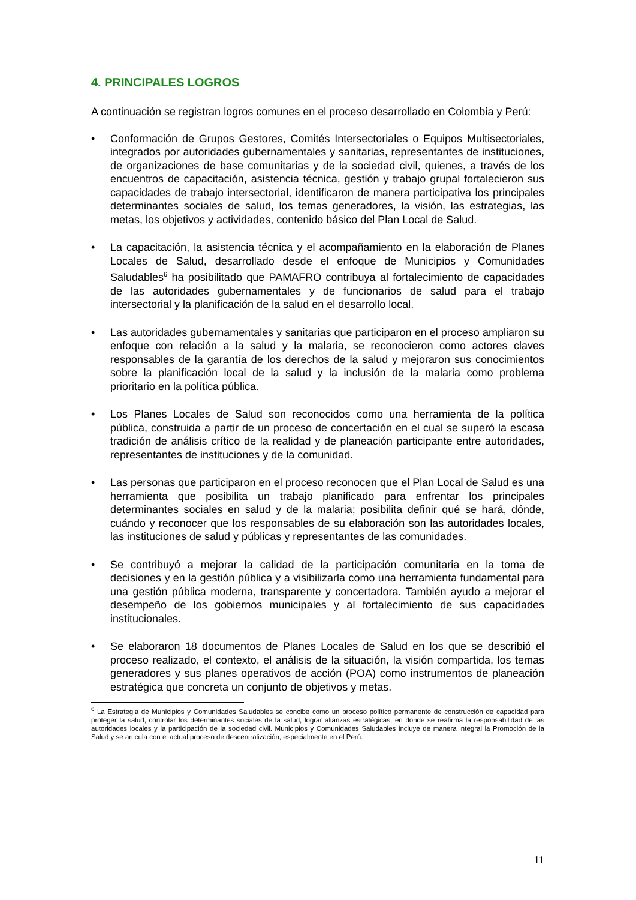4. PRINCIPALES LOGROS
A continuación se registran logros comunes en el proceso desarrollado en Colombia y Perú:
• Conformación de Grupos Gestores, Comités Intersectoriales o Equipos Multisectoriales, integrados por autoridades gubernamentales y sanitarias, representantes de instituciones, de organizaciones de base comunitarias y de la sociedad civil, quienes, a través de los encuentros de capacitación, asistencia técnica, gestión y trabajo grupal fortalecieron sus capacidades de trabajo intersectorial, identificaron de manera participativa los principales determinantes sociales de salud, los temas generadores, la visión, las estrategias, las metas, los objetivos y actividades, contenido básico del Plan Local de Salud.
• La capacitación, la asistencia técnica y el acompañamiento en la elaboración de Planes Locales de Salud, desarrollado desde el enfoque de Municipios y Comunidades Saludables<sup>6</sup> ha posibilitado que PAMAFRO contribuya al fortalecimiento de capacidades de las autoridades gubernamentales y de funcionarios de salud para el trabajo intersectorial y la planificación de la salud en el desarrollo local.
• Las autoridades gubernamentales y sanitarias que participaron en el proceso ampliaron su enfoque con relación a la salud y la malaria, se reconocieron como actores claves responsables de la garantía de los derechos de la salud y mejoraron sus conocimientos sobre la planificación local de la salud y la inclusión de la malaria como problema prioritario en la política pública.
• Los Planes Locales de Salud son reconocidos como una herramienta de la política pública, construida a partir de un proceso de concertación en el cual se superó la escasa tradición de análisis crítico de la realidad y de planeación participante entre autoridades, representantes de instituciones y de la comunidad.
• Las personas que participaron en el proceso reconocen que el Plan Local de Salud es una herramienta que posibilita un trabajo planificado para enfrentar los principales determinantes sociales en salud y de la malaria; posibilita definir qué se hará, dónde, cuándo y reconocer que los responsables de su elaboración son las autoridades locales, las instituciones de salud y públicas y representantes de las comunidades.
• Se contribuyó a mejorar la calidad de la participación comunitaria en la toma de decisiones y en la gestión pública y a visibilizarla como una herramienta fundamental para una gestión pública moderna, transparente y concertadora. También ayudo a mejorar el desempeño de los gobiernos municipales y al fortalecimiento de sus capacidades institucionales.
• Se elaboraron 18 documentos de Planes Locales de Salud en los que se describió el proceso realizado, el contexto, el análisis de la situación, la visión compartida, los temas generadores y sus planes operativos de acción (POA) como instrumentos de planeación estratégica que concreta un conjunto de objetivos y metas.
<sup>6</sup> La Estrategia de Municipios y Comunidades Saludables se concibe como un proceso político permanente de construcción de capacidad para proteger la salud, controlar los determinantes sociales de la salud, lograr alianzas estratégicas, en donde se reafirma la responsabilidad de las autoridades locales y la participación de la sociedad civil. Municipios y Comunidades Saludables incluye de manera integral la Promoción de la Salud y se articula con el actual proceso de descentralización, especialmente en el Perú.
11